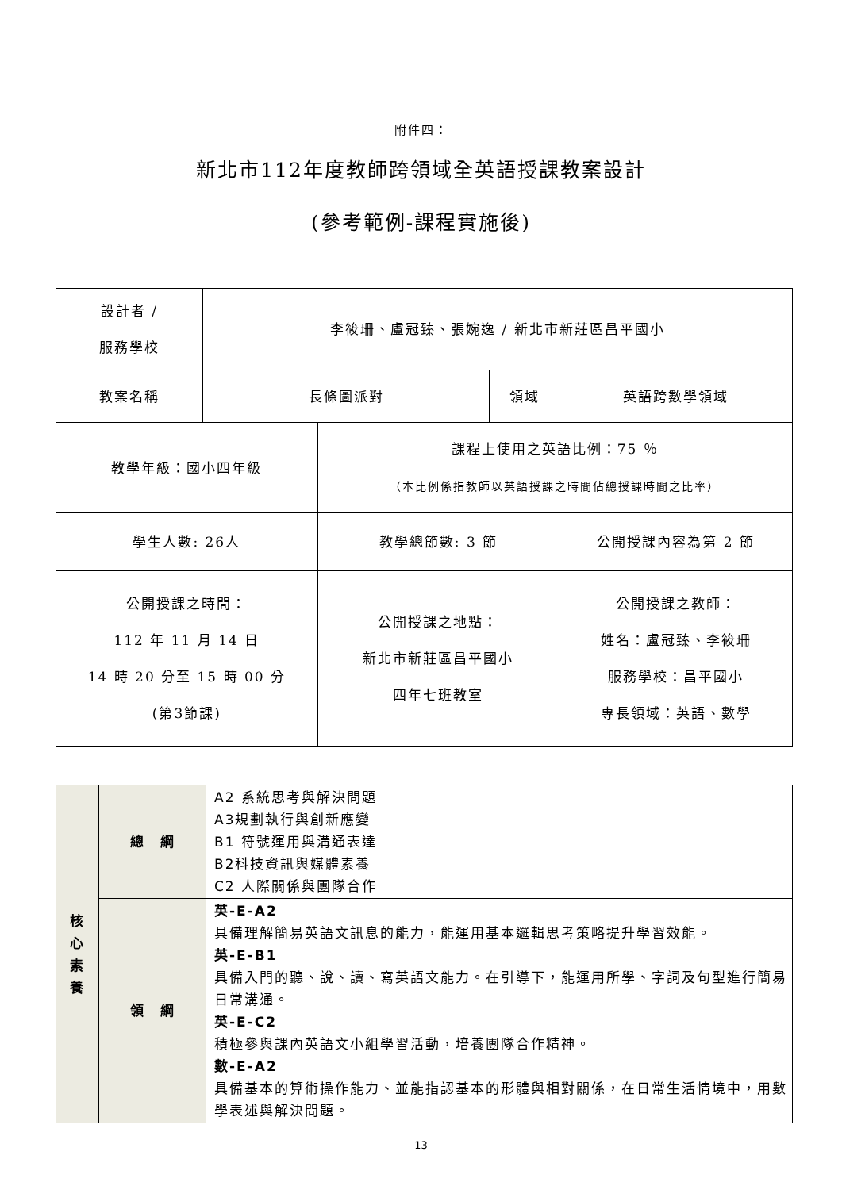附件四：
新北市112年度教師跨領域全英語授課教案設計
(參考範例-課程實施後)
| 設計者 / 服務學校 | 李筱珊、盧冠臻、張婉逸 / 新北市新莊區昌平國小 | | | |
| 教案名稱 | 長條圖派對 | | 領域 | 英語跨數學領域 |
| 教學年級：國小四年級 | | 課程上使用之英語比例：75 ％ （本比例係指教師以英語授課之時間佔總授課時間之比率） | | |
| 學生人數: 26人 | | 教學總節數: 3 節 | | 公開授課內容為第 2 節 |
| 公開授課之時間： 112 年 11 月 14 日 14 時 20 分至 15 時 00 分 (第3節課) | | 公開授課之地點： 新北市新莊區昌平國小 四年七班教室 | | 公開授課之教師： 姓名：盧冠臻、李筱珊 服務學校：昌平國小 專長領域：英語、數學 |
| 核 心 素 養 | 總 綱 | A2 系統思考與解決問題 A3規劃執行與創新應變 B1 符號運用與溝通表達 B2科技資訊與媒體素養 C2 人際關係與團隊合作 |
| | 領 綱 | 英-E-A2 具備理解簡易英語文訊息的能力，能運用基本邏輯思考策略提升學習效能。 英-E-B1 具備入門的聽、說、讀、寫英語文能力。在引導下，能運用所學、字詞及句型進行簡易日常溝通。 英-E-C2 積極參與課內英語文小組學習活動，培養團隊合作精神。 數-E-A2 具備基本的算術操作能力、並能指認基本的形體與相對關係，在日常生活情境中，用數學表述與解決問題。 |
13